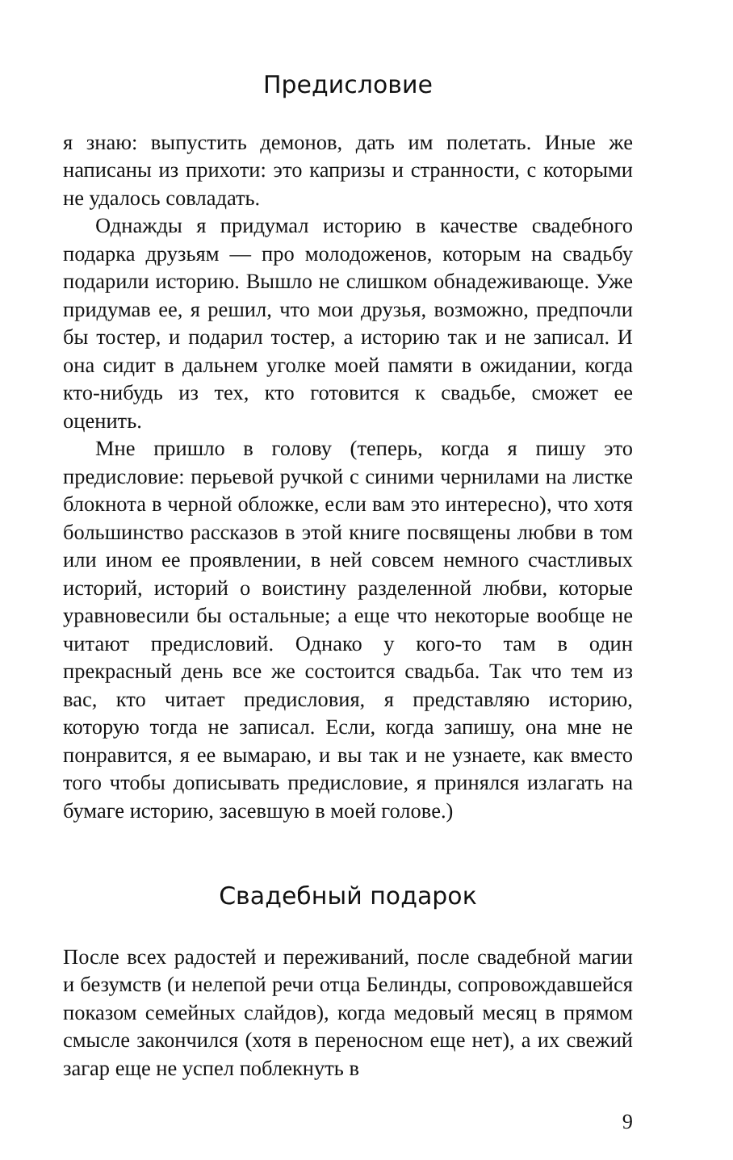Предисловие
я знаю: выпустить демонов, дать им полетать. Иные же написаны из прихоти: это капризы и странности, с которыми не удалось совладать.
Однажды я придумал историю в качестве свадебного подарка друзьям — про молодоженов, которым на свадьбу подарили историю. Вышло не слишком обнадеживающе. Уже придумав ее, я решил, что мои друзья, возможно, предпочли бы тостер, и подарил тостер, а историю так и не записал. И она сидит в дальнем уголке моей памяти в ожидании, когда кто-нибудь из тех, кто готовится к свадьбе, сможет ее оценить.
Мне пришло в голову (теперь, когда я пишу это предисловие: перьевой ручкой с синими чернилами на листке блокнота в черной обложке, если вам это интересно), что хотя большинство рассказов в этой книге посвящены любви в том или ином ее проявлении, в ней совсем немного счастливых историй, историй о воистину разделенной любви, которые уравновесили бы остальные; а еще что некоторые вообще не читают предисловий. Однако у кого-то там в один прекрасный день все же состоится свадьба. Так что тем из вас, кто читает предисловия, я представляю историю, которую тогда не записал. Если, когда запишу, она мне не понравится, я ее вымараю, и вы так и не узнаете, как вместо того чтобы дописывать предисловие, я принялся излагать на бумаге историю, засевшую в моей голове.)
Свадебный подарок
После всех радостей и переживаний, после свадебной магии и безумств (и нелепой речи отца Белинды, сопровождавшейся показом семейных слайдов), когда медовый месяц в прямом смысле закончился (хотя в переносном еще нет), а их свежий загар еще не успел поблекнуть в
9